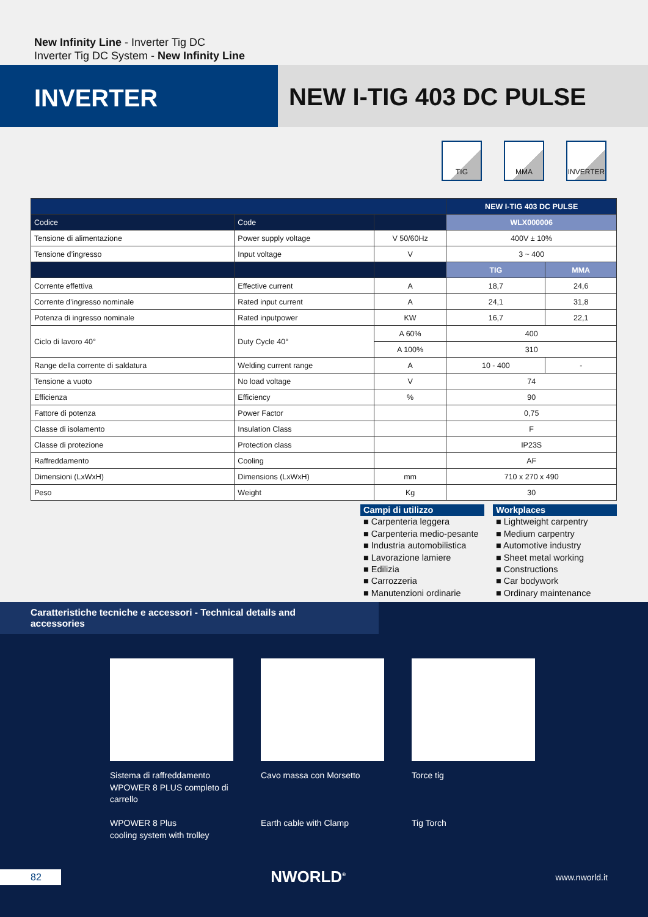New Infinity Line - Inverter Tig DC
Inverter Tig DC System - New Infinity Line
INVERTER NEW I-TIG 403 DC PULSE
TIG MMA INVERTER
| | | | NEW I-TIG 403 DC PULSE | |
| --- | --- | --- | --- | --- |
| Codice | Code | | WLX000006 | |
| Tensione di alimentazione | Power supply voltage | V 50/60Hz | 400V ± 10% | |
| Tensione d’ingresso | Input voltage | V | 3 ~ 400 | |
| | | | TIG | MMA |
| Corrente effettiva | Effective current | A | 18,7 | 24,6 |
| Corrente d’ingresso nominale | Rated input current | A | 24,1 | 31,8 |
| Potenza di ingresso nominale | Rated inputpower | KW | 16,7 | 22,1 |
| Ciclo di lavoro 40° | Duty Cycle 40° | A 60% | 400 | |
| | | A 100% | 310 | |
| Range della corrente di saldatura | Welding current range | A | 10 - 400 | - |
| Tensione a vuoto | No load voltage | V | 74 | |
| Efficienza | Efficiency | % | 90 | |
| Fattore di potenza | Power Factor | | 0,75 | |
| Classe di isolamento | Insulation Class | | F | |
| Classe di protezione | Protection class | | IP23S | |
| Raffreddamento | Cooling | | AF | |
| Dimensioni (LxWxH) | Dimensions (LxWxH) | mm | 710 x 270 x 490 | |
| Peso | Weight | Kg | 30 | |
Campi di utilizzo
■ Carpenteria leggera
■ Carpenteria medio-pesante
■ Industria automobilistica
■ Lavorazione lamiere
■ Edilizia
■ Carrozzeria
■ Manutenzioni ordinarie
Workplaces
■ Lightweight carpentry
■ Medium carpentry
■ Automotive industry
■ Sheet metal working
■ Constructions
■ Car bodywork
■ Ordinary maintenance
Caratteristiche tecniche e accessori - Technical details and accessories
Sistema di raffreddamento WPOWER 8 PLUS completo di carrello
WPOWER 8 Plus
cooling system with trolley
Cavo massa con Morsetto
Earth cable with Clamp
Torce tig
Tig Torch
82 NWORLD<sup>®</sup> www.nworld.it